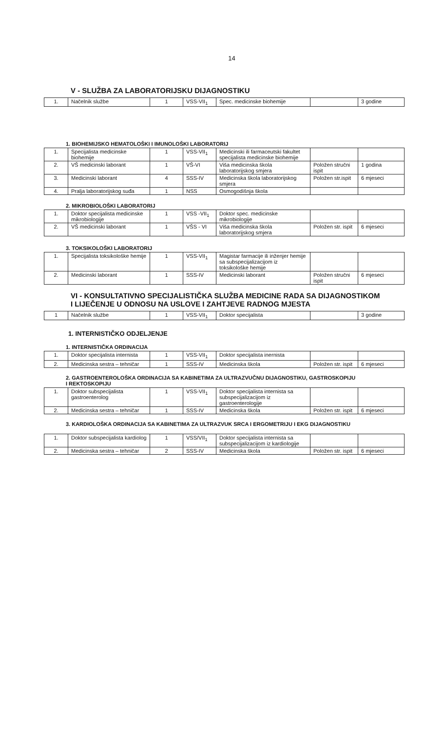14
V - SLUŽBA ZA LABORATORIJSKU DIJAGNOSTIKU
| 1. | Načelnik službe | 1 | VSS-VII<sub>1</sub> | Spec. medicinske biohemije | | 3 godine |
1. BIOHEMIJSKO HEMATOLOŠKI I IMUNOLOŠKI LABORATORIJ
| 1. | Specijalista medicinske biohemije | 1 | VSS-VII<sub>1</sub> | Medicinski ili farmaceutski fakultet specijalista medicinske biohemije | | |
| 2. | VŠ medicinski laborant | 1 | VŠ-VI | Viša medicinska škola laboratorijskog smjera | Položen stručni ispit | 1 godina |
| 3. | Medicinski laborant | 4 | SSS-IV | Medicinska škola laboratorijskog smjera | Položen str.ispit | 6 mjeseci |
| 4. | Pralja laboratorijskog suđa | 1 | NSS | Osmogodišnja škola | | |
2. MIKROBIOLOŠKI LABORATORIJ
| 1. | Doktor specijalista medicinske mikrobiologije | 1 | VSS -VII<sub>1</sub> | Doktor spec. medicinske mikrobiologije | | |
| 2. | VŠ medicinski laborant | 1 | VŠS - VI | Viša medicinska škola laboratorijskog smjera | Položen str. ispit | 6 mjeseci |
3. TOKSIKOLOŠKI LABORATORIJ
| 1. | Specijalista toksikološke hemije | 1 | VSS-VII<sub>1</sub> | Magistar farmacije ili inženjer hemije sa subspecijalizacijom iz toksikološke hemije | | |
| 2. | Medicinski laborant | 1 | SSS-IV | Medicinski laborant | Položen stručni ispit | 6 mjeseci |
VI - KONSULTATIVNO SPECIJALISTIČKA SLUŽBA MEDICINE RADA SA DIJAGNOSTIKOM
I LIJEČENJE U ODNOSU NA USLOVE I ZAHTJEVE RADNOG MJESTA
| 1 | Načelnik službe | 1 | VSS-VII<sub>1</sub> | Doktor specijalista | | 3 godine |
1. INTERNISTIČKO ODJELJENJE
1. INTERNISTIČKA ORDINACIJA
| 1. | Doktor specijalista internista | 1 | VSS-VII<sub>1</sub> | Doktor specijalista inernista | | |
| 2. | Medicinska sestra – tehničar | 1 | SSS-IV | Medicinska škola | Položen str. ispit | 6 mjeseci |
2. GASTROENTEROLOŠKA ORDINACIJA SA KABINETIMA ZA ULTRAZVUČNU DIJAGNOSTIKU, GASTROSKOPIJU
I REKTOSKOPIJU
| 1. | Doktor subspecijalista gastroenterolog | 1 | VSS-VII<sub>1</sub> | Doktor specijalista internista sa subspecijalizacijom iz gastroenterologije | | |
| 2. | Medicinska sestra – tehničar | 1 | SSS-IV | Medicinska škola | Položen str. ispit | 6 mjeseci |
3. KARDIOLOŠKA ORDINACIJA SA KABINETIMA ZA ULTRAZVUK SRCA I ERGOMETRIJU I EKG DIJAGNOSTIKU
| 1. | Doktor subspecijalista kardiolog | 1 | VSS/VII<sub>1</sub> | Doktor specijalista internista sa subspecijalizacijom iz kardiologije | | |
| 2. | Medicinska sestra – tehničar | 2 | SSS-IV | Medicinska škola | Položen str. ispit | 6 mjeseci |